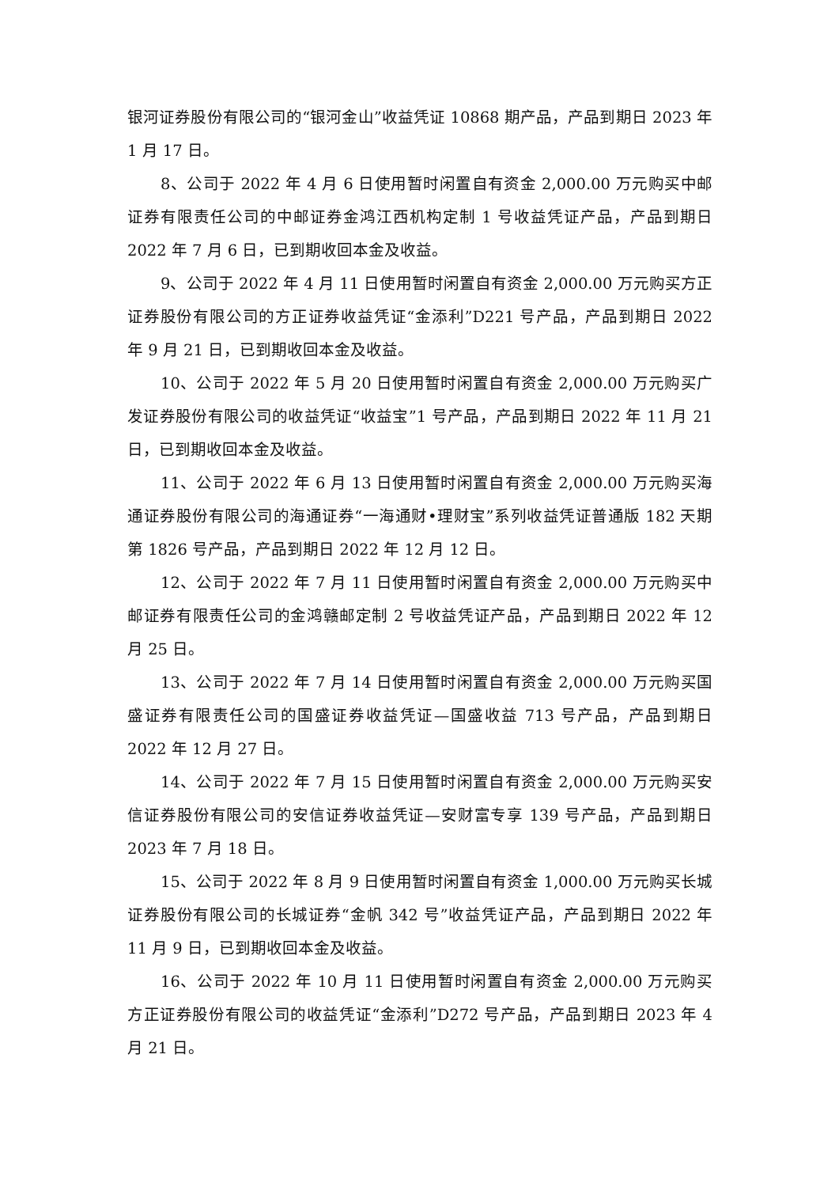银河证券股份有限公司的“银河金山”收益凭证 10868 期产品，产品到期日 2023 年 1 月 17 日。
8、公司于 2022 年 4 月 6 日使用暂时闲置自有资金 2,000.00 万元购买中邮证券有限责任公司的中邮证券金鸿江西机构定制 1 号收益凭证产品，产品到期日 2022 年 7 月 6 日，已到期收回本金及收益。
9、公司于 2022 年 4 月 11 日使用暂时闲置自有资金 2,000.00 万元购买方正证券股份有限公司的方正证券收益凭证“金添利”D221 号产品，产品到期日 2022 年 9 月 21 日，已到期收回本金及收益。
10、公司于 2022 年 5 月 20 日使用暂时闲置自有资金 2,000.00 万元购买广发证券股份有限公司的收益凭证“收益宝”1 号产品，产品到期日 2022 年 11 月 21 日，已到期收回本金及收益。
11、公司于 2022 年 6 月 13 日使用暂时闲置自有资金 2,000.00 万元购买海通证券股份有限公司的海通证券“一海通财•理财宝”系列收益凭证普通版 182 天期第 1826 号产品，产品到期日 2022 年 12 月 12 日。
12、公司于 2022 年 7 月 11 日使用暂时闲置自有资金 2,000.00 万元购买中邮证券有限责任公司的金鸿赣邮定制 2 号收益凭证产品，产品到期日 2022 年 12 月 25 日。
13、公司于 2022 年 7 月 14 日使用暂时闲置自有资金 2,000.00 万元购买国盛证券有限责任公司的国盛证券收益凭证—国盛收益 713 号产品，产品到期日 2022 年 12 月 27 日。
14、公司于 2022 年 7 月 15 日使用暂时闲置自有资金 2,000.00 万元购买安信证券股份有限公司的安信证券收益凭证—安财富专享 139 号产品，产品到期日 2023 年 7 月 18 日。
15、公司于 2022 年 8 月 9 日使用暂时闲置自有资金 1,000.00 万元购买长城证券股份有限公司的长城证券“金帆 342 号”收益凭证产品，产品到期日 2022 年 11 月 9 日，已到期收回本金及收益。
16、公司于 2022 年 10 月 11 日使用暂时闲置自有资金 2,000.00 万元购买方正证券股份有限公司的收益凭证“金添利”D272 号产品，产品到期日 2023 年 4 月 21 日。